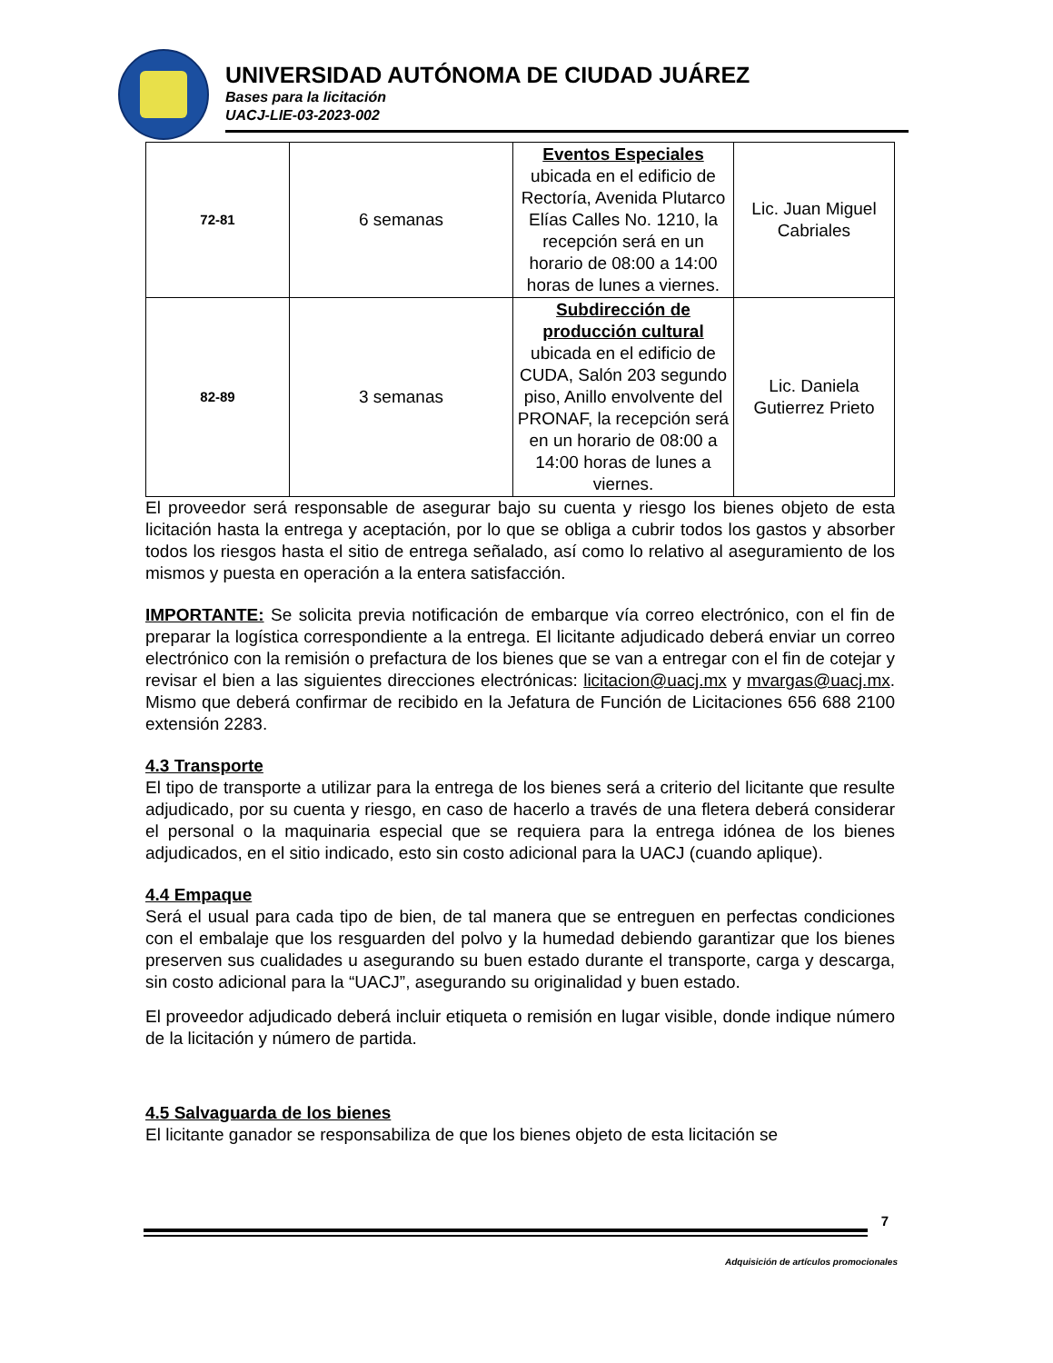UNIVERSIDAD AUTÓNOMA DE CIUDAD JUÁREZ
Bases para la licitación
UACJ-LIE-03-2023-002
| 72-81 | 6 semanas | Eventos Especiales ubicada en el edificio de Rectoría, Avenida Plutarco Elías Calles No. 1210, la recepción será en un horario de 08:00 a 14:00 horas de lunes a viernes. | Lic. Juan Miguel Cabriales |
| 82-89 | 3 semanas | Subdirección de producción cultural ubicada en el edificio de CUDA, Salón 203 segundo piso, Anillo envolvente del PRONAF, la recepción será en un horario de 08:00 a 14:00 horas de lunes a viernes. | Lic. Daniela Gutierrez Prieto |
El proveedor será responsable de asegurar bajo su cuenta y riesgo los bienes objeto de esta licitación hasta la entrega y aceptación, por lo que se obliga a cubrir todos los gastos y absorber todos los riesgos hasta el sitio de entrega señalado, así como lo relativo al aseguramiento de los mismos y puesta en operación a la entera satisfacción.
IMPORTANTE: Se solicita previa notificación de embarque vía correo electrónico, con el fin de preparar la logística correspondiente a la entrega. El licitante adjudicado deberá enviar un correo electrónico con la remisión o prefactura de los bienes que se van a entregar con el fin de cotejar y revisar el bien a las siguientes direcciones electrónicas: licitacion@uacj.mx y mvargas@uacj.mx. Mismo que deberá confirmar de recibido en la Jefatura de Función de Licitaciones 656 688 2100 extensión 2283.
4.3 Transporte
El tipo de transporte a utilizar para la entrega de los bienes será a criterio del licitante que resulte adjudicado, por su cuenta y riesgo, en caso de hacerlo a través de una fletera deberá considerar el personal o la maquinaria especial que se requiera para la entrega idónea de los bienes adjudicados, en el sitio indicado, esto sin costo adicional para la UACJ (cuando aplique).
4.4 Empaque
Será el usual para cada tipo de bien, de tal manera que se entreguen en perfectas condiciones con el embalaje que los resguarden del polvo y la humedad debiendo garantizar que los bienes preserven sus cualidades u asegurando su buen estado durante el transporte, carga y descarga, sin costo adicional para la “UACJ”, asegurando su originalidad y buen estado.
El proveedor adjudicado deberá incluir etiqueta o remisión en lugar visible, donde indique número de la licitación y número de partida.
4.5 Salvaguarda de los bienes
El licitante ganador se responsabiliza de que los bienes objeto de esta licitación se
7
Adquisición de artículos promocionales